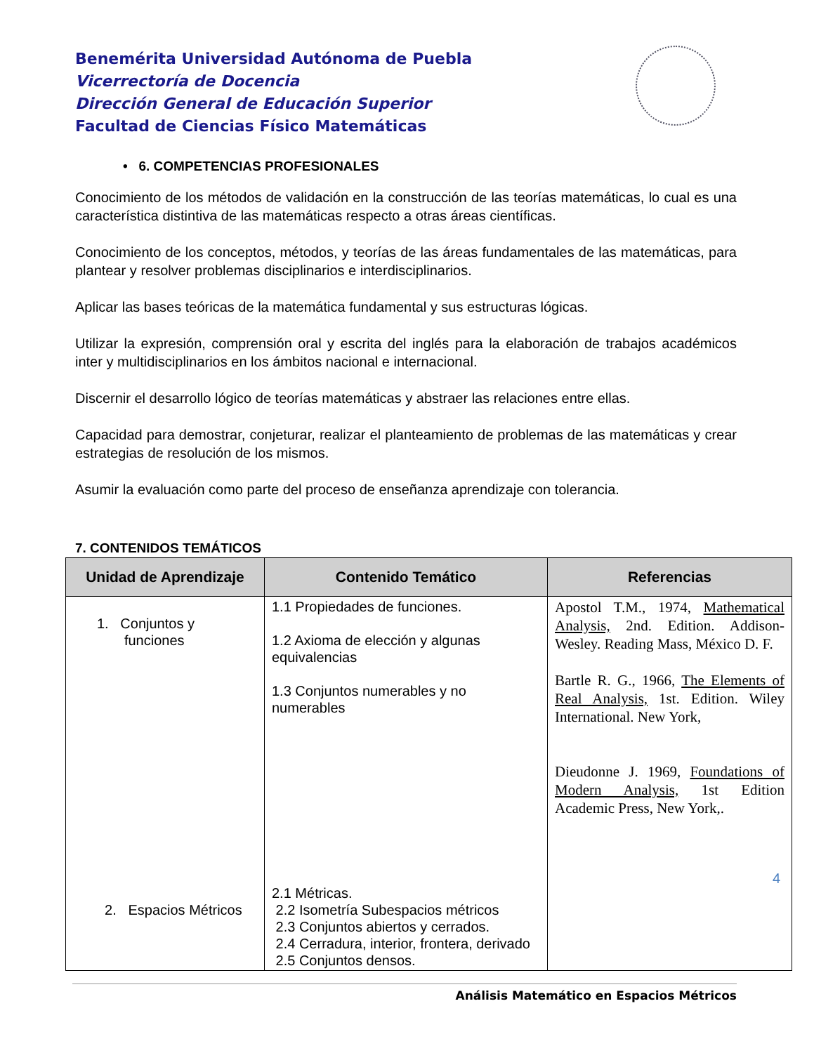Benemérita Universidad Autónoma de Puebla
Vicerrectoría de Docencia
Dirección General de Educación Superior
Facultad de Ciencias Físico Matemáticas
• 6. COMPETENCIAS PROFESIONALES
Conocimiento de los métodos de validación en la construcción de las teorías matemáticas, lo cual es una característica distintiva de las matemáticas respecto a otras áreas científicas.
Conocimiento de los conceptos, métodos, y teorías de las áreas fundamentales de las matemáticas, para plantear y resolver problemas disciplinarios e interdisciplinarios.
Aplicar las bases teóricas de la matemática fundamental y sus estructuras lógicas.
Utilizar la expresión, comprensión oral y escrita del inglés para la elaboración de trabajos académicos inter y multidisciplinarios en los ámbitos nacional e internacional.
Discernir el desarrollo lógico de teorías matemáticas y abstraer las relaciones entre ellas.
Capacidad para demostrar, conjeturar, realizar el planteamiento de problemas de las matemáticas y crear estrategias de resolución de los mismos.
Asumir la evaluación como parte del proceso de enseñanza aprendizaje con tolerancia.
7. CONTENIDOS TEMÁTICOS
| Unidad de Aprendizaje | Contenido Temático | Referencias |
| --- | --- | --- |
| 1. Conjuntos y funciones 2. Espacios Métricos | 1.1 Propiedades de funciones. 1.2 Axioma de elección y algunas equivalencias 1.3 Conjuntos numerables y no numerables 2.1 Métricas. 2.2 Isometría Subespacios métricos 2.3 Conjuntos abiertos y cerrados. 2.4 Cerradura, interior, frontera, derivado 2.5 Conjuntos densos. | Apostol T.M., 1974, Mathematical Analysis, 2nd. Edition. Addison-Wesley. Reading Mass, México D. F. Bartle R. G., 1966, The Elements of Real Analysis, 1st. Edition. Wiley International. New York, Dieudonne J. 1969, Foundations of Modern Analysis, 1st Edition Academic Press, New York,. |
Análisis Matemático en Espacios Métricos
4